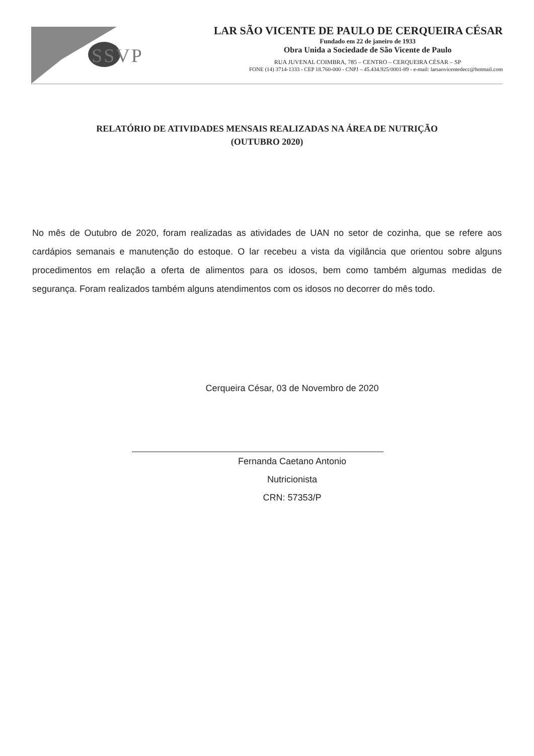SSVP
LAR SÃO VICENTE DE PAULO DE CERQUEIRA CÉSAR
Fundado em 22 de janeiro de 1933
Obra Unida a Sociedade de São Vicente de Paulo
RUA JUVENAL COIMBRA, 785 – CENTRO – CERQUEIRA CÉSAR – SP
FONE (14) 3714-1333 - CEP 18.760-000 - CNPJ – 45.434.925/0001-89 - e-mail: larsaovicentedecc@hotmail.com
RELATÓRIO DE ATIVIDADES MENSAIS REALIZADAS NA ÁREA DE NUTRIÇÃO
(OUTUBRO 2020)
No mês de Outubro de 2020, foram realizadas as atividades de UAN no setor de cozinha, que se refere aos cardápios semanais e manutenção do estoque. O lar recebeu a vista da vigilância que orientou sobre alguns procedimentos em relação a oferta de alimentos para os idosos, bem como também algumas medidas de segurança. Foram realizados também alguns atendimentos com os idosos no decorrer do mês todo.
Cerqueira César, 03 de Novembro de 2020
Fernanda Caetano Antonio
Nutricionista
CRN: 57353/P